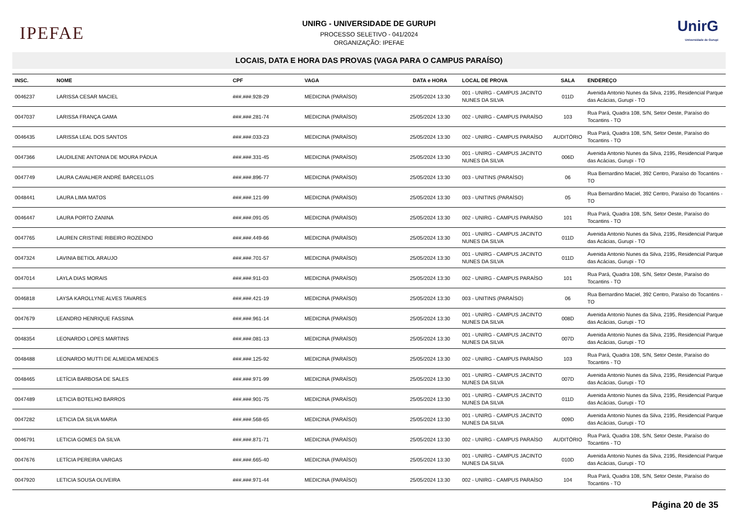IPEFAE
UNIRG - UNIVERSIDADE DE GURUPI
PROCESSO SELETIVO - 041/2024
ORGANIZAÇÃO: IPEFAE
UnirG
Universidade de Gurupi
LOCAIS, DATA E HORA DAS PROVAS (VAGA PARA O CAMPUS PARAÍSO)
| INSC. | NOME | CPF | VAGA | DATA e HORA | LOCAL DE PROVA | SALA | ENDEREÇO |
| --- | --- | --- | --- | --- | --- | --- | --- |
| 0046237 | LARISSA CESAR MACIEL | ###.###.928-29 | MEDICINA (PARAÍSO) | 25/05/2024 13:30 | 001 - UNIRG - CAMPUS JACINTO NUNES DA SILVA | 011D | Avenida Antonio Nunes da Silva, 2195, Residencial Parque das Acácias, Gurupi - TO |
| 0047037 | LARISSA FRANÇA GAMA | ###.###.281-74 | MEDICINA (PARAÍSO) | 25/05/2024 13:30 | 002 - UNIRG - CAMPUS PARAÍSO | 103 | Rua Pará, Quadra 108, S/N, Setor Oeste, Paraíso do Tocantins - TO |
| 0046435 | LARISSA LEAL DOS SANTOS | ###.###.033-23 | MEDICINA (PARAÍSO) | 25/05/2024 13:30 | 002 - UNIRG - CAMPUS PARAÍSO | AUDITÓRIO | Rua Pará, Quadra 108, S/N, Setor Oeste, Paraíso do Tocantins - TO |
| 0047366 | LAUDILENE ANTONIA DE MOURA PÁDUA | ###.###.331-45 | MEDICINA (PARAÍSO) | 25/05/2024 13:30 | 001 - UNIRG - CAMPUS JACINTO NUNES DA SILVA | 006D | Avenida Antonio Nunes da Silva, 2195, Residencial Parque das Acácias, Gurupi - TO |
| 0047749 | LAURA CAVALHER ANDRÉ BARCELLOS | ###.###.896-77 | MEDICINA (PARAÍSO) | 25/05/2024 13:30 | 003 - UNITINS (PARAÍSO) | 06 | Rua Bernardino Maciel, 392 Centro, Paraíso do Tocantins - TO |
| 0048441 | LAURA LIMA MATOS | ###.###.121-99 | MEDICINA (PARAÍSO) | 25/05/2024 13:30 | 003 - UNITINS (PARAÍSO) | 05 | Rua Bernardino Maciel, 392 Centro, Paraíso do Tocantins - TO |
| 0046447 | LAURA PORTO ZANINA | ###.###.091-05 | MEDICINA (PARAÍSO) | 25/05/2024 13:30 | 002 - UNIRG - CAMPUS PARAÍSO | 101 | Rua Pará, Quadra 108, S/N, Setor Oeste, Paraíso do Tocantins - TO |
| 0047765 | LAUREN CRISTINE RIBEIRO ROZENDO | ###.###.449-66 | MEDICINA (PARAÍSO) | 25/05/2024 13:30 | 001 - UNIRG - CAMPUS JACINTO NUNES DA SILVA | 011D | Avenida Antonio Nunes da Silva, 2195, Residencial Parque das Acácias, Gurupi - TO |
| 0047324 | LAVINIA BETIOL ARAUJO | ###.###.701-57 | MEDICINA (PARAÍSO) | 25/05/2024 13:30 | 001 - UNIRG - CAMPUS JACINTO NUNES DA SILVA | 011D | Avenida Antonio Nunes da Silva, 2195, Residencial Parque das Acácias, Gurupi - TO |
| 0047014 | LAYLA DIAS MORAIS | ###.###.911-03 | MEDICINA (PARAÍSO) | 25/05/2024 13:30 | 002 - UNIRG - CAMPUS PARAÍSO | 101 | Rua Pará, Quadra 108, S/N, Setor Oeste, Paraíso do Tocantins - TO |
| 0046818 | LAYSA KAROLLYNE ALVES TAVARES | ###.###.421-19 | MEDICINA (PARAÍSO) | 25/05/2024 13:30 | 003 - UNITINS (PARAÍSO) | 06 | Rua Bernardino Maciel, 392 Centro, Paraíso do Tocantins - TO |
| 0047679 | LEANDRO HENRIQUE FASSINA | ###.###.961-14 | MEDICINA (PARAÍSO) | 25/05/2024 13:30 | 001 - UNIRG - CAMPUS JACINTO NUNES DA SILVA | 008D | Avenida Antonio Nunes da Silva, 2195, Residencial Parque das Acácias, Gurupi - TO |
| 0048354 | LEONARDO LOPES MARTINS | ###.###.081-13 | MEDICINA (PARAÍSO) | 25/05/2024 13:30 | 001 - UNIRG - CAMPUS JACINTO NUNES DA SILVA | 007D | Avenida Antonio Nunes da Silva, 2195, Residencial Parque das Acácias, Gurupi - TO |
| 0048488 | LEONARDO MUTTI DE ALMEIDA MENDES | ###.###.125-92 | MEDICINA (PARAÍSO) | 25/05/2024 13:30 | 002 - UNIRG - CAMPUS PARAÍSO | 103 | Rua Pará, Quadra 108, S/N, Setor Oeste, Paraíso do Tocantins - TO |
| 0048465 | LETÍCIA BARBOSA DE SALES | ###.###.971-99 | MEDICINA (PARAÍSO) | 25/05/2024 13:30 | 001 - UNIRG - CAMPUS JACINTO NUNES DA SILVA | 007D | Avenida Antonio Nunes da Silva, 2195, Residencial Parque das Acácias, Gurupi - TO |
| 0047489 | LETICIA BOTELHO BARROS | ###.###.901-75 | MEDICINA (PARAÍSO) | 25/05/2024 13:30 | 001 - UNIRG - CAMPUS JACINTO NUNES DA SILVA | 011D | Avenida Antonio Nunes da Silva, 2195, Residencial Parque das Acácias, Gurupi - TO |
| 0047282 | LETICIA DA SILVA MARIA | ###.###.568-65 | MEDICINA (PARAÍSO) | 25/05/2024 13:30 | 001 - UNIRG - CAMPUS JACINTO NUNES DA SILVA | 009D | Avenida Antonio Nunes da Silva, 2195, Residencial Parque das Acácias, Gurupi - TO |
| 0046791 | LETICIA GOMES DA SILVA | ###.###.871-71 | MEDICINA (PARAÍSO) | 25/05/2024 13:30 | 002 - UNIRG - CAMPUS PARAÍSO | AUDITÓRIO | Rua Pará, Quadra 108, S/N, Setor Oeste, Paraíso do Tocantins - TO |
| 0047676 | LETÍCIA PEREIRA VARGAS | ###.###.665-40 | MEDICINA (PARAÍSO) | 25/05/2024 13:30 | 001 - UNIRG - CAMPUS JACINTO NUNES DA SILVA | 010D | Avenida Antonio Nunes da Silva, 2195, Residencial Parque das Acácias, Gurupi - TO |
| 0047920 | LETICIA SOUSA OLIVEIRA | ###.###.971-44 | MEDICINA (PARAÍSO) | 25/05/2024 13:30 | 002 - UNIRG - CAMPUS PARAÍSO | 104 | Rua Pará, Quadra 108, S/N, Setor Oeste, Paraíso do Tocantins - TO |
Página 20 de 35